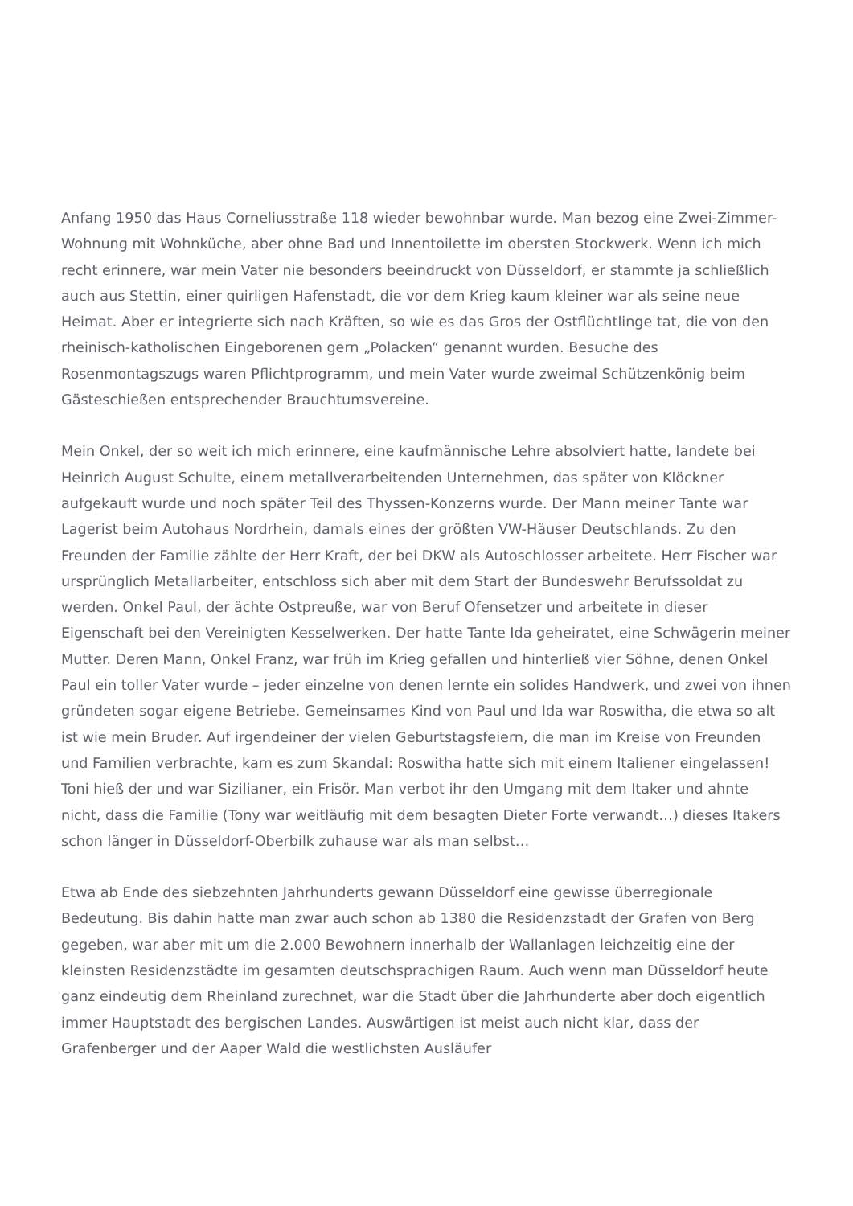Anfang 1950 das Haus Corneliusstraße 118 wieder bewohnbar wurde. Man bezog eine Zwei-Zimmer-Wohnung mit Wohnküche, aber ohne Bad und Innentoilette im obersten Stockwerk. Wenn ich mich recht erinnere, war mein Vater nie besonders beeindruckt von Düsseldorf, er stammte ja schließlich auch aus Stettin, einer quirligen Hafenstadt, die vor dem Krieg kaum kleiner war als seine neue Heimat. Aber er integrierte sich nach Kräften, so wie es das Gros der Ostflüchtlinge tat, die von den rheinisch-katholischen Eingeborenen gern „Polacken“ genannt wurden. Besuche des Rosenmontagszugs waren Pflichtprogramm, und mein Vater wurde zweimal Schützenkönig beim Gästeschießen entsprechender Brauchtumsvereine.
Mein Onkel, der so weit ich mich erinnere, eine kaufmännische Lehre absolviert hatte, landete bei Heinrich August Schulte, einem metallverarbeitenden Unternehmen, das später von Klöckner aufgekauft wurde und noch später Teil des Thyssen-Konzerns wurde. Der Mann meiner Tante war Lagerist beim Autohaus Nordrhein, damals eines der größten VW-Häuser Deutschlands. Zu den Freunden der Familie zählte der Herr Kraft, der bei DKW als Autoschlosser arbeitete. Herr Fischer war ursprünglich Metallarbeiter, entschloss sich aber mit dem Start der Bundeswehr Berufssoldat zu werden. Onkel Paul, der ächte Ostpreuße, war von Beruf Ofensetzer und arbeitete in dieser Eigenschaft bei den Vereinigten Kesselwerken. Der hatte Tante Ida geheiratet, eine Schwägerin meiner Mutter. Deren Mann, Onkel Franz, war früh im Krieg gefallen und hinterließ vier Söhne, denen Onkel Paul ein toller Vater wurde – jeder einzelne von denen lernte ein solides Handwerk, und zwei von ihnen gründeten sogar eigene Betriebe. Gemeinsames Kind von Paul und Ida war Roswitha, die etwa so alt ist wie mein Bruder. Auf irgendeiner der vielen Geburtstagsfeiern, die man im Kreise von Freunden und Familien verbrachte, kam es zum Skandal: Roswitha hatte sich mit einem Italiener eingelassen! Toni hieß der und war Sizilianer, ein Frisör. Man verbot ihr den Umgang mit dem Itaker und ahnte nicht, dass die Familie (Tony war weitläufig mit dem besagten Dieter Forte verwandt…) dieses Itakers schon länger in Düsseldorf-Oberbilk zuhause war als man selbst…
Etwa ab Ende des siebzehnten Jahrhunderts gewann Düsseldorf eine gewisse überregionale Bedeutung. Bis dahin hatte man zwar auch schon ab 1380 die Residenzstadt der Grafen von Berg gegeben, war aber mit um die 2.000 Bewohnern innerhalb der Wallanlagen leichzeitig eine der kleinsten Residenzstädte im gesamten deutschsprachigen Raum. Auch wenn man Düsseldorf heute ganz eindeutig dem Rheinland zurechnet, war die Stadt über die Jahrhunderte aber doch eigentlich immer Hauptstadt des bergischen Landes. Auswärtigen ist meist auch nicht klar, dass der Grafenberger und der Aaper Wald die westlichsten Ausläufer